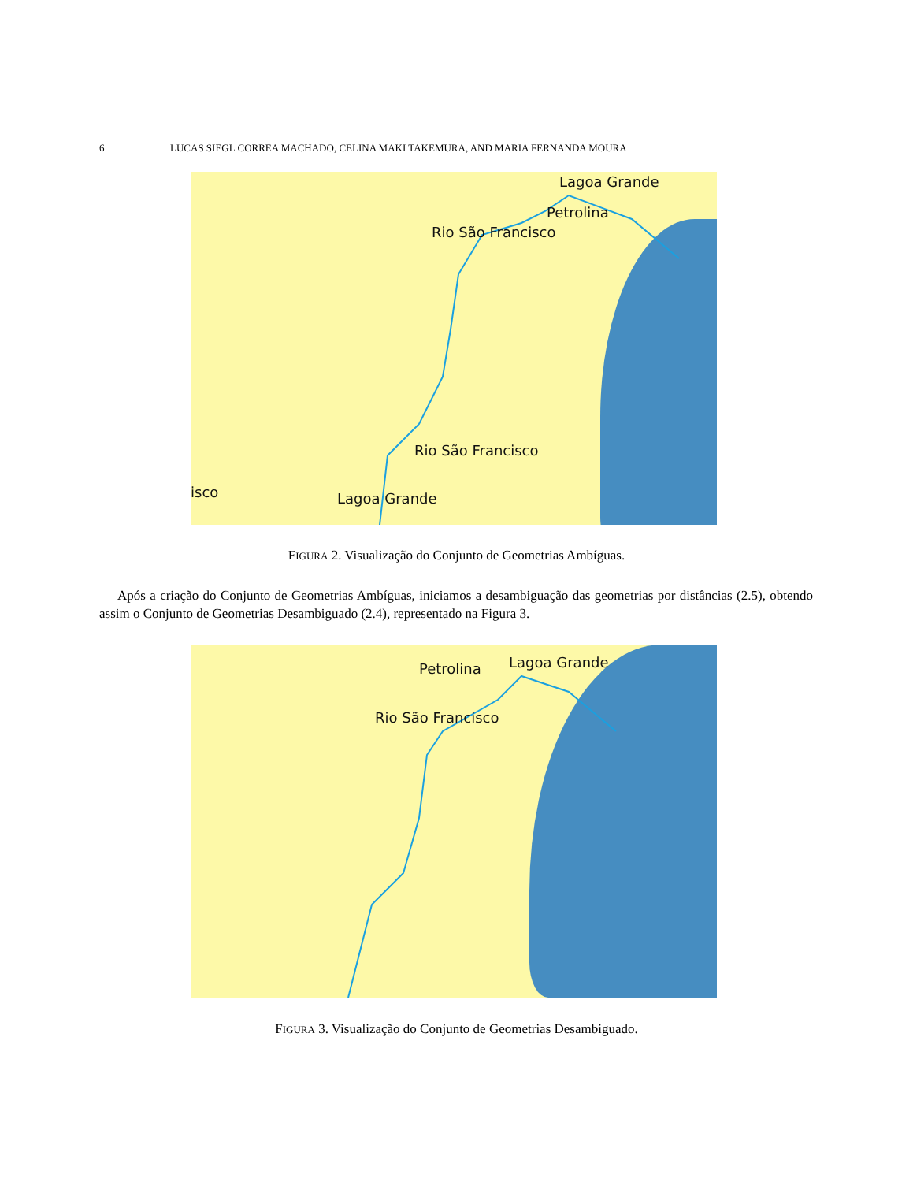6 LUCAS SIEGL CORREA MACHADO, CELINA MAKI TAKEMURA, AND MARIA FERNANDA MOURA
Lagoa Grande
Petrolina
Rio São Francisco
Rio São Francisco
isco Lagoa Grande
FIGURA 2. Visualização do Conjunto de Geometrias Ambíguas.
Após a criação do Conjunto de Geometrias Ambíguas, iniciamos a desambiguação das geometrias por distâncias (2.5), obtendo assim o Conjunto de Geometrias Desambiguado (2.4), representado na Figura 3.
Lagoa Grande Petrolina
Rio São Francisco
FIGURA 3. Visualização do Conjunto de Geometrias Desambiguado.